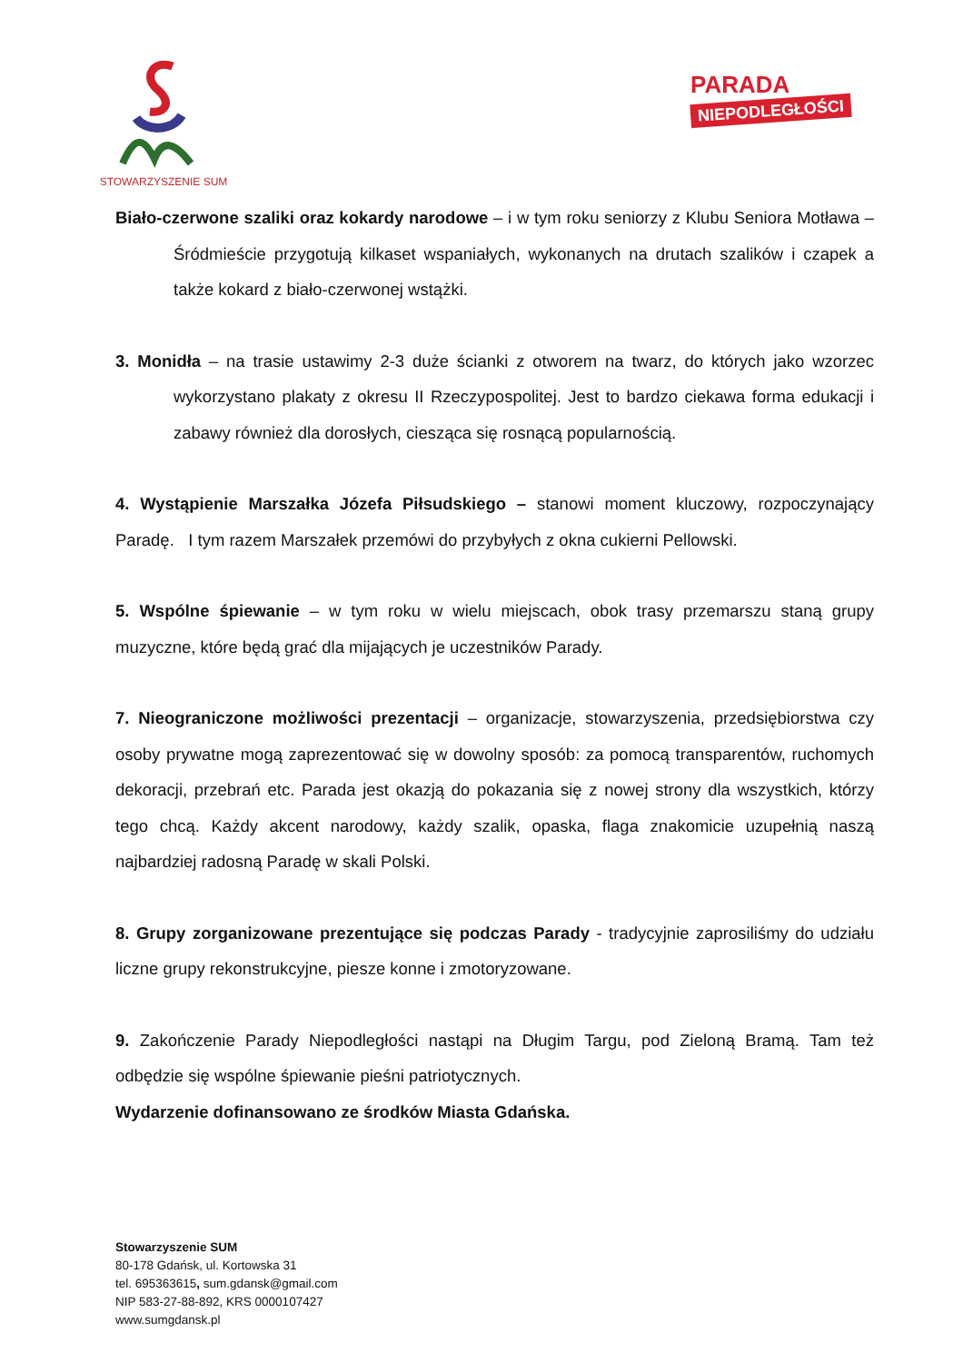STOWARZYSZENIE SUM
PARADA
NIEPODLEGŁOŚCI
Biało-czerwone szaliki oraz kokardy narodowe – i w tym roku seniorzy z Klubu Seniora Motława – Śródmieście przygotują kilkaset wspaniałych, wykonanych na drutach szalików i czapek a także kokard z biało-czerwonej wstążki.
3. Monidła – na trasie ustawimy 2-3 duże ścianki z otworem na twarz, do których jako wzorzec wykorzystano plakaty z okresu II Rzeczypospolitej. Jest to bardzo ciekawa forma edukacji i zabawy również dla dorosłych, ciesząca się rosnącą popularnością.
4. Wystąpienie Marszałka Józefa Piłsudskiego – stanowi moment kluczowy, rozpoczynający Paradę. I tym razem Marszałek przemówi do przybyłych z okna cukierni Pellowski.
5. Wspólne śpiewanie – w tym roku w wielu miejscach, obok trasy przemarszu staną grupy muzyczne, które będą grać dla mijających je uczestników Parady.
7. Nieograniczone możliwości prezentacji – organizacje, stowarzyszenia, przedsiębiorstwa czy osoby prywatne mogą zaprezentować się w dowolny sposób: za pomocą transparentów, ruchomych dekoracji, przebrań etc. Parada jest okazją do pokazania się z nowej strony dla wszystkich, którzy tego chcą. Każdy akcent narodowy, każdy szalik, opaska, flaga znakomicie uzupełnią naszą najbardziej radosną Paradę w skali Polski.
8. Grupy zorganizowane prezentujące się podczas Parady - tradycyjnie zaprosiliśmy do udziału liczne grupy rekonstrukcyjne, piesze konne i zmotoryzowane.
9. Zakończenie Parady Niepodległości nastąpi na Długim Targu, pod Zieloną Bramą. Tam też odbędzie się wspólne śpiewanie pieśni patriotycznych.
Wydarzenie dofinansowano ze środków Miasta Gdańska.
Stowarzyszenie SUM
80-178 Gdańsk, ul. Kortowska 31
tel. 695363615, sum.gdansk@gmail.com
NIP 583-27-88-892, KRS 0000107427
www.sumgdansk.pl